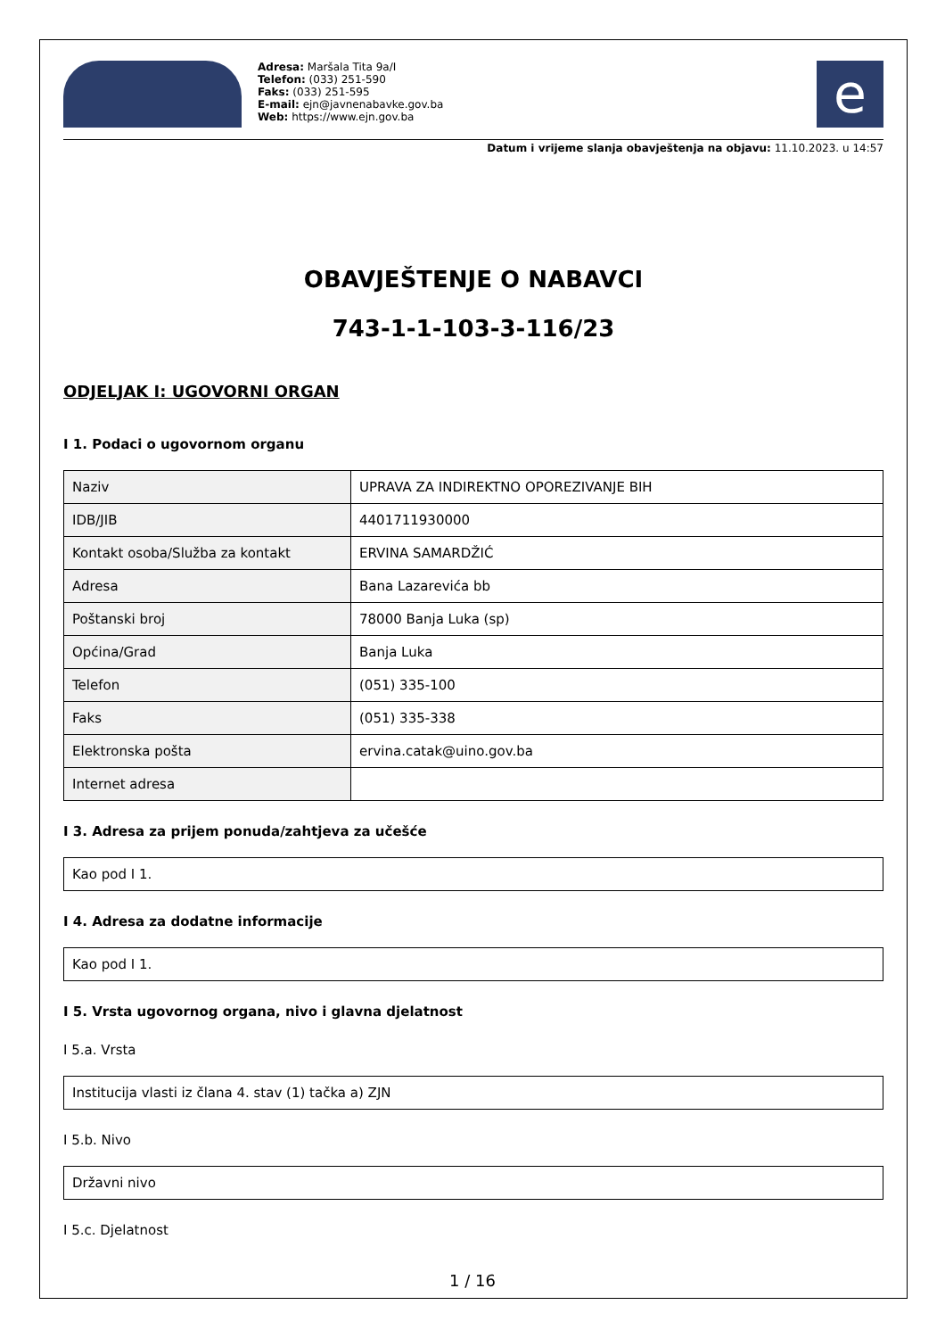Adresa: Maršala Tita 9a/I
Telefon: (033) 251-590
Faks: (033) 251-595
E-mail: ejn@javnenabavke.gov.ba
Web: https://www.ejn.gov.ba
e
Datum i vrijeme slanja obavještenja na objavu: 11.10.2023. u 14:57
OBAVJEŠTENJE O NABAVCI
743-1-1-103-3-116/23
ODJELJAK I: UGOVORNI ORGAN
I 1. Podaci o ugovornom organu
| Naziv | UPRAVA ZA INDIREKTNO OPOREZIVANJE BIH |
| IDB/JIB | 4401711930000 |
| Kontakt osoba/Služba za kontakt | ERVINA SAMARDŽIĆ |
| Adresa | Bana Lazarevića bb |
| Poštanski broj | 78000 Banja Luka (sp) |
| Općina/Grad | Banja Luka |
| Telefon | (051) 335-100 |
| Faks | (051) 335-338 |
| Elektronska pošta | ervina.catak@uino.gov.ba |
| Internet adresa | |
I 3. Adresa za prijem ponuda/zahtjeva za učešće
Kao pod I 1.
I 4. Adresa za dodatne informacije
Kao pod I 1.
I 5. Vrsta ugovornog organa, nivo i glavna djelatnost
I 5.a. Vrsta
Institucija vlasti iz člana 4. stav (1) tačka a) ZJN
I 5.b. Nivo
Državni nivo
I 5.c. Djelatnost
1 / 16